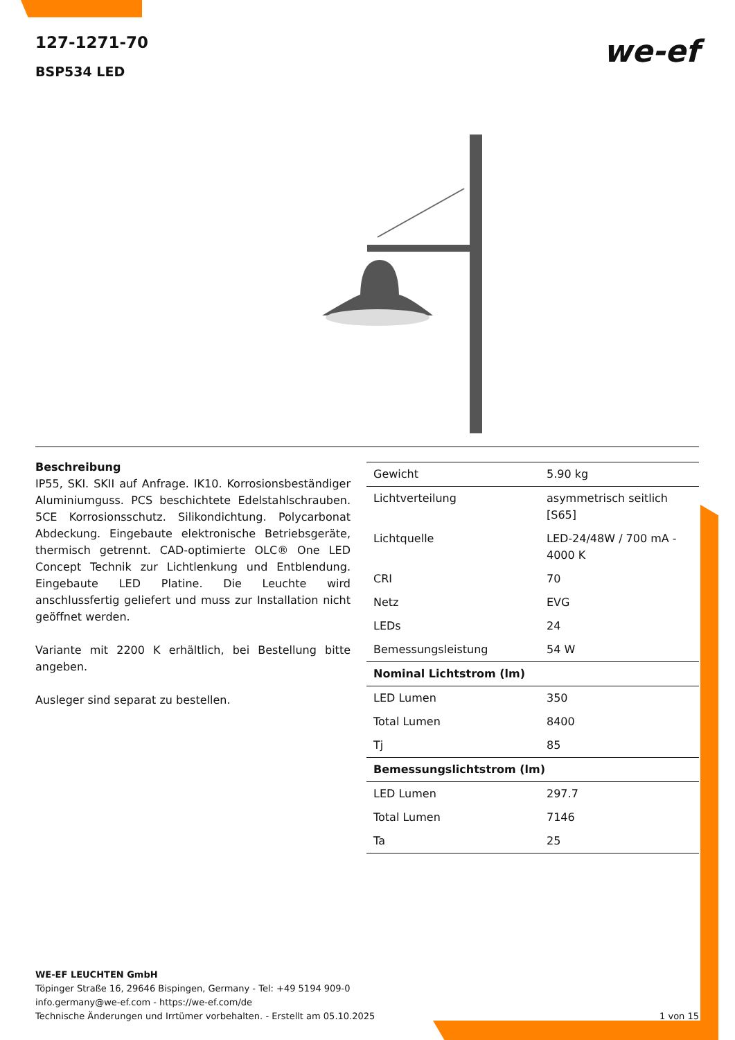127-1271-70
BSP534 LED
we-ef
Beschreibung
IP55, SKI. SKII auf Anfrage. IK10. Korrosionsbeständiger Aluminiumguss. PCS beschichtete Edelstahlschrauben. 5CE Korrosionsschutz. Silikondichtung. Polycarbonat Abdeckung. Eingebaute elektronische Betriebsgeräte, thermisch getrennt. CAD-optimierte OLC® One LED Concept Technik zur Lichtlenkung und Entblendung. Eingebaute LED Platine. Die Leuchte wird anschlussfertig geliefert und muss zur Installation nicht geöffnet werden.
Variante mit 2200 K erhältlich, bei Bestellung bitte angeben.
Ausleger sind separat zu bestellen.
| Gewicht | 5.90 kg |
| Lichtverteilung | asymmetrisch seitlich [S65] |
| Lichtquelle | LED-24/48W / 700 mA - 4000 K |
| CRI | 70 |
| Netz | EVG |
| LEDs | 24 |
| Bemessungsleistung | 54 W |
| Nominal Lichtstrom (lm) | |
| LED Lumen | 350 |
| Total Lumen | 8400 |
| Tj | 85 |
| Bemessungslichtstrom (lm) | |
| LED Lumen | 297.7 |
| Total Lumen | 7146 |
| Ta | 25 |
WE-EF LEUCHTEN GmbH
Töpinger Straße 16, 29646 Bispingen, Germany - Tel: +49 5194 909-0
info.germany@we-ef.com - https://we-ef.com/de
Technische Änderungen und Irrtümer vorbehalten. - Erstellt am 05.10.2025
1 von 15